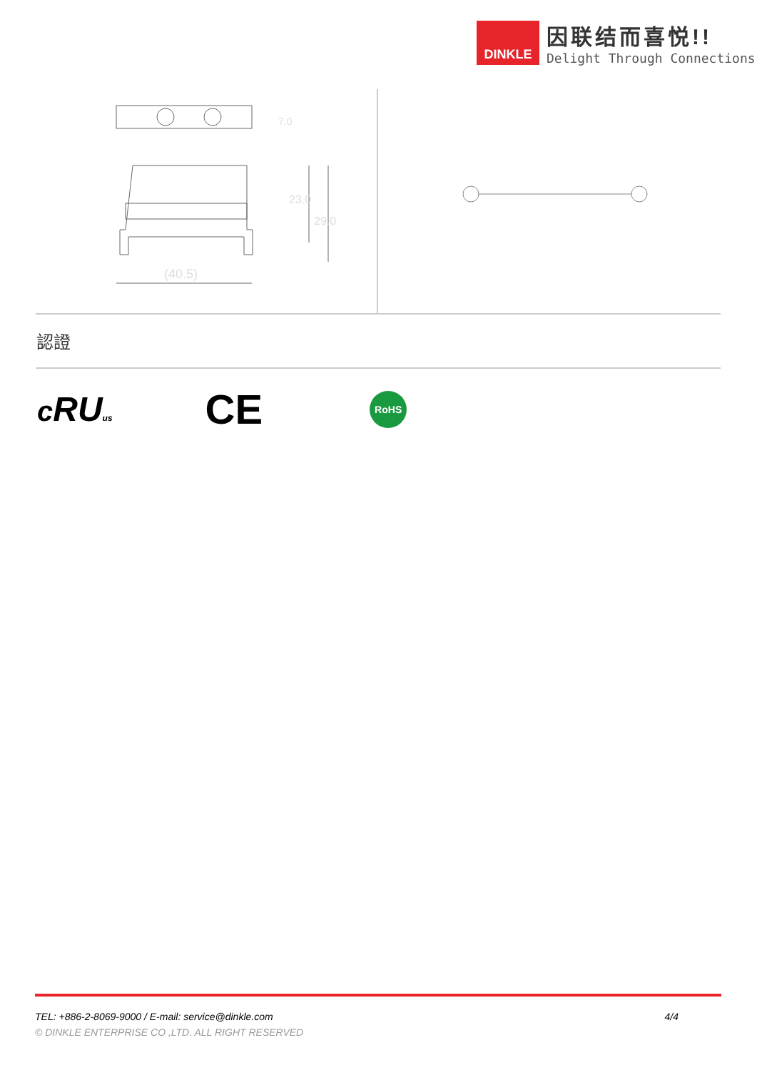DINKLE
因联结而喜悦!!
Delight Through Connections
(40.5)
7.0
23.0
29.0
認證
cRU us
CE
RoHS
TEL: +886-2-8069-9000 / E-mail: service@dinkle.com 4/4
© DINKLE ENTERPRISE CO ,LTD. ALL RIGHT RESERVED